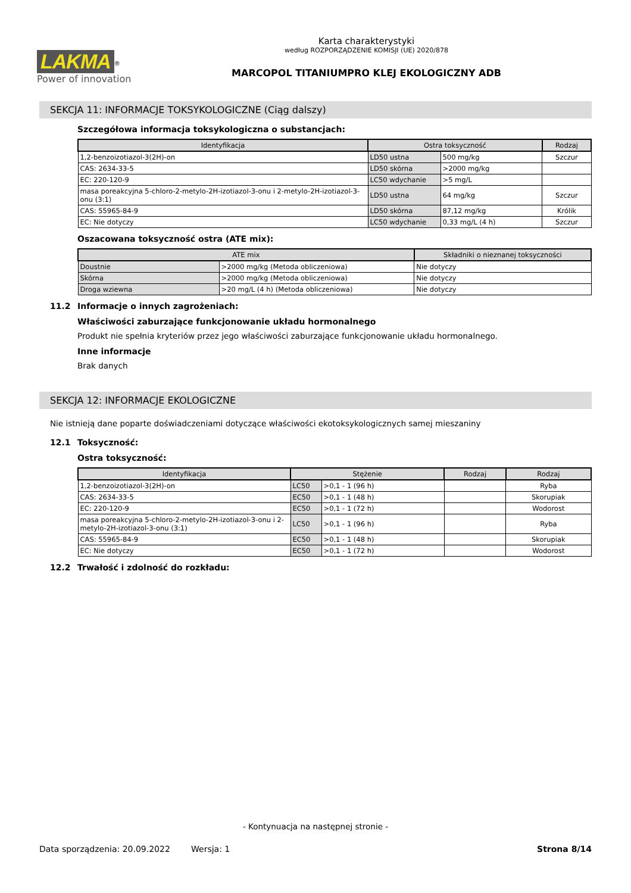LAKMA<sup>®</sup>
Power of innovation
Karta charakterystyki
według ROZPORZĄDZENIE KOMISJI (UE) 2020/878
MARCOPOL TITANIUMPRO KLEJ EKOLOGICZNY ADB
SEKCJA 11: INFORMACJE TOKSYKOLOGICZNE (Ciąg dalszy)
Szczegółowa informacja toksykologiczna o substancjach:
| Identyfikacja | Ostra toksyczność | | Rodzaj |
| --- | --- | --- | --- |
| 1,2-benzoizotiazol-3(2H)-on | LD50 ustna | 500 mg/kg | Szczur |
| CAS: 2634-33-5 | LD50 skórna | >2000 mg/kg | |
| EC: 220-120-9 | LC50 wdychanie | >5 mg/L | |
| masa poreakcyjna 5-chloro-2-metylo-2H-izotiazol-3-onu i 2-metylo-2H-izotiazol-3-onu (3:1) | LD50 ustna | 64 mg/kg | Szczur |
| CAS: 55965-84-9 | LD50 skórna | 87,12 mg/kg | Królik |
| EC: Nie dotyczy | LC50 wdychanie | 0,33 mg/L (4 h) | Szczur |
Oszacowana toksyczność ostra (ATE mix):
| ATE mix | | Składniki o nieznanej toksyczności |
| --- | --- | --- |
| Doustnie | >2000 mg/kg (Metoda obliczeniowa) | Nie dotyczy |
| Skórna | >2000 mg/kg (Metoda obliczeniowa) | Nie dotyczy |
| Droga wziewna | >20 mg/L (4 h) (Metoda obliczeniowa) | Nie dotyczy |
11.2 Informacje o innych zagrożeniach:
Właściwości zaburzające funkcjonowanie układu hormonalnego
Produkt nie spełnia kryteriów przez jego właściwości zaburzające funkcjonowanie układu hormonalnego.
Inne informacje
Brak danych
SEKCJA 12: INFORMACJE EKOLOGICZNE
Nie istnieją dane poparte doświadczeniami dotyczące właściwości ekotoksykologicznych samej mieszaniny
12.1 Toksyczność:
Ostra toksyczność:
| Identyfikacja | Stężenie | | Rodzaj | Rodzaj |
| --- | --- | --- | --- | --- |
| 1,2-benzoizotiazol-3(2H)-on | LC50 | >0,1 - 1 (96 h) | | Ryba |
| CAS: 2634-33-5 | EC50 | >0,1 - 1 (48 h) | | Skorupiak |
| EC: 220-120-9 | EC50 | >0,1 - 1 (72 h) | | Wodorost |
| masa poreakcyjna 5-chloro-2-metylo-2H-izotiazol-3-onu i 2-metylo-2H-izotiazol-3-onu (3:1) | LC50 | >0,1 - 1 (96 h) | | Ryba |
| CAS: 55965-84-9 | EC50 | >0,1 - 1 (48 h) | | Skorupiak |
| EC: Nie dotyczy | EC50 | >0,1 - 1 (72 h) | | Wodorost |
12.2 Trwałość i zdolność do rozkładu:
- Kontynuacja na następnej stronie -
Data sporządzenia: 20.09.2022 Wersja: 1 Strona 8/14